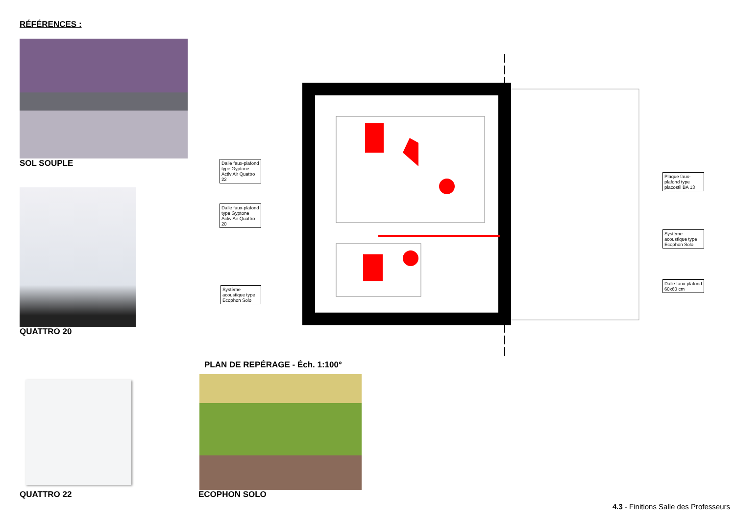RÉFÉRENCES :
SOL SOUPLE
QUATTRO 20
QUATTRO 22
Dalle faux-plafond type Gyptone Activ'Air Quattro 22
Dalle faux-plafond type Gyptone Activ'Air Quattro 20
Système acoustique type Ecophon Solo
Plaque faux-plafond type placostil BA 13
Système acoustique type Ecophon Solo
Dalle faux-plafond 60x60 cm
PLAN DE REPÉRAGE - Éch. 1:100°
ECOPHON SOLO
4.3 - Finitions Salle des Professeurs